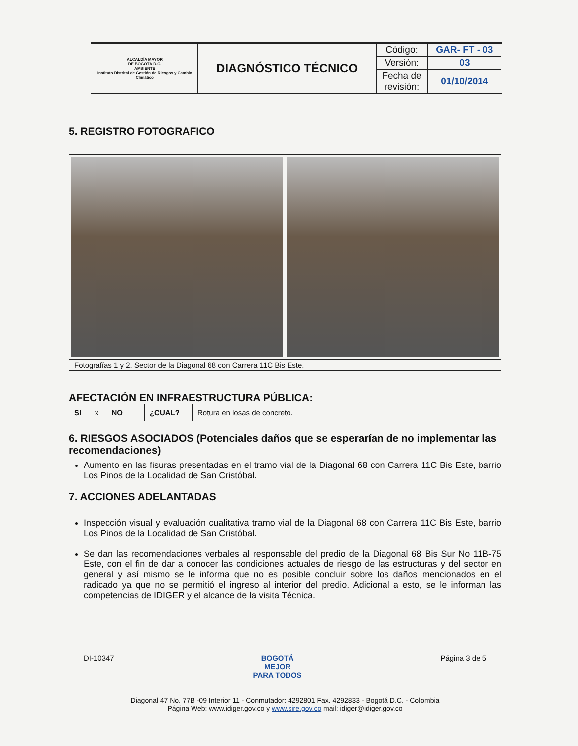| ALCALDÍA MAYOR DE BOGOTÁ D.C. AMBIENTE Instituto Distrital de Gestión de Riesgos y Cambio Climático | DIAGNÓSTICO TÉCNICO | Código: | GAR- FT - 03 |
| | | Versión: | 03 |
| | | Fecha de revisión: | 01/10/2014 |
5. REGISTRO FOTOGRAFICO
Fotografías 1 y 2. Sector de la Diagonal 68 con Carrera 11C Bis Este.
AFECTACIÓN EN INFRAESTRUCTURA PÚBLICA:
| SI | x | NO | | ¿CUAL? | Rotura en losas de concreto. |
6. RIESGOS ASOCIADOS (Potenciales daños que se esperarían de no implementar las recomendaciones)
Aumento en las fisuras presentadas en el tramo vial de la Diagonal 68 con Carrera 11C Bis Este, barrio Los Pinos de la Localidad de San Cristóbal.
7. ACCIONES ADELANTADAS
Inspección visual y evaluación cualitativa tramo vial de la Diagonal 68 con Carrera 11C Bis Este, barrio Los Pinos de la Localidad de San Cristóbal.
Se dan las recomendaciones verbales al responsable del predio de la Diagonal 68 Bis Sur No 11B-75 Este, con el fin de dar a conocer las condiciones actuales de riesgo de las estructuras y del sector en general y así mismo se le informa que no es posible concluir sobre los daños mencionados en el radicado ya que no se permitió el ingreso al interior del predio. Adicional a esto, se le informan las competencias de IDIGER y el alcance de la visita Técnica.
DI-10347 BOGOTÁ
MEJOR
PARA TODOS Página 3 de 5
Diagonal 47 No. 77B -09 Interior 11 - Conmutador: 4292801 Fax. 4292833 - Bogotá D.C. - Colombia
Página Web: www.idiger.gov.co y www.sire.gov.co mail: idiger@idiger.gov.co